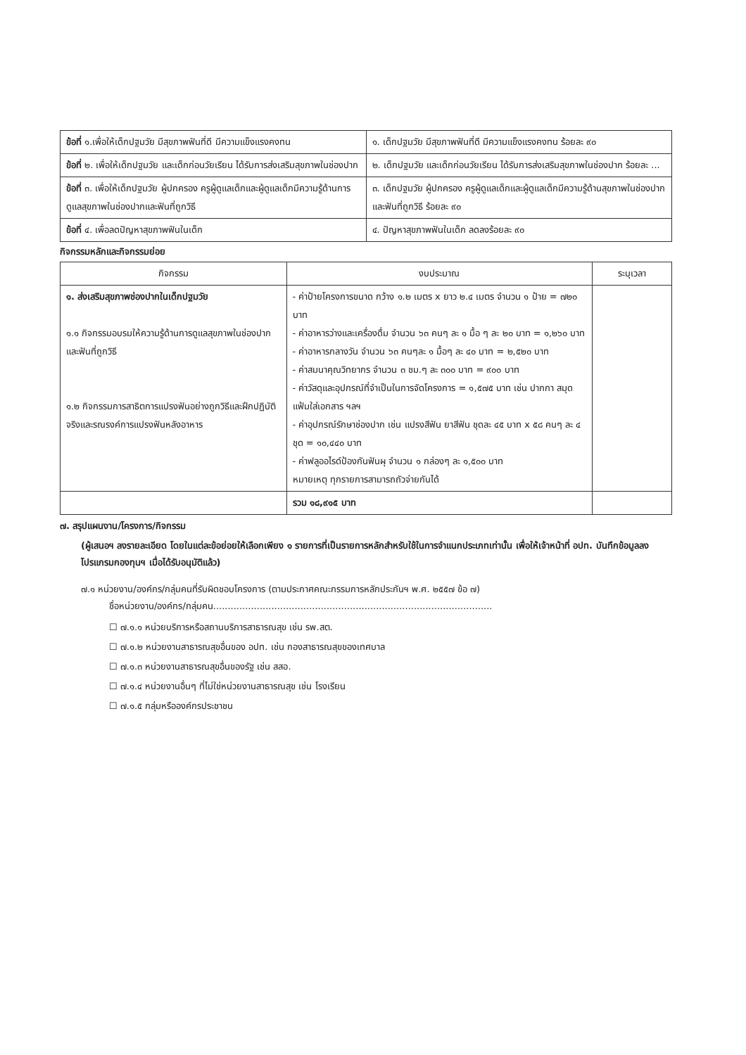| ข้อที่ ๑.เพื่อให้เด็กปฐมวัย มีสุขภาพฟันที่ดี มีความแข็งแรงคงทน | ๑. เด็กปฐมวัย มีสุขภาพฟันที่ดี มีความแข็งแรงคงทน ร้อยละ ๙๐ |
| ข้อที่ ๒. เพื่อให้เด็กปฐมวัย และเด็กก่อนวัยเรียน ได้รับการส่งเสริมสุขภาพในช่องปาก | ๒. เด็กปฐมวัย และเด็กก่อนวัยเรียน ได้รับการส่งเสริมสุขภาพในช่องปาก ร้อยละ ... |
| ข้อที่ ๓. เพื่อให้เด็กปฐมวัย ผู้ปกครอง ครูผู้ดูแลเด็กและผู้ดูแลเด็กมีความรู้ด้านการดูแลสุขภาพในช่องปากและฟันที่ถูกวิธี | ๓. เด็กปฐมวัย ผู้ปกครอง ครูผู้ดูแลเด็กและผู้ดูแลเด็กมีความรู้ด้านสุขภาพในช่องปากและฟันที่ถูกวิธี ร้อยละ ๙๐ |
| ข้อที่ ๔. เพื่อลดปัญหาสุขภาพฟันในเด็ก | ๔. ปัญหาสุขภาพฟันในเด็ก ลดลงร้อยละ ๙๐ |
กิจกรรมหลักและกิจกรรมย่อย
| กิจกรรม | งบประมาณ | ระบุเวลา |
| --- | --- | --- |
| ๑. ส่งเสริมสุขภาพช่องปากในเด็กปฐมวัย ๑.๑ กิจกรรมอบรมให้ความรู้ด้านการดูแลสุขภาพในช่องปากและฟันที่ถูกวิธี ๑.๒ กิจกรรมการสาธิตการแปรงฟันอย่างถูกวิธีและฝึกปฏิบัติจริงและรณรงค์การแปรงฟันหลังอาหาร | - ค่าป้ายโครงการขนาด กว้าง ๑.๒ เมตร x ยาว ๒.๔ เมตร จำนวน ๑ ป้าย = ๗๒๐ บาท - ค่าอาหารว่างและเครื่องดื่ม จำนวน ๖๓ คนๆ ละ ๑ มื้อ ๆ ละ ๒๐ บาท = ๑,๒๖๐ บาท - ค่าอาหารกลางวัน จำนวน ๖๓ คนๆละ ๑ มื้อๆ ละ ๔๐ บาท = ๒,๕๒๐ บาท - ค่าสมนาคุณวิทยากร จำนวน ๓ ชม.ๆ ละ ๓๐๐ บาท = ๙๐๐ บาท - ค่าวัสดุและอุปกรณ์ที่จำเป็นในการจัดโครงการ = ๑,๕๗๕ บาท เช่น ปากกา สมุด แฟ้มใส่เอกสาร ฯลฯ - ค่าอุปกรณ์รักษาช่องปาก เช่น แปรงสีฟัน ยาสีฟัน ชุดละ ๔๕ บาท x ๕๘ คนๆ ละ ๔ ชุด = ๑๐,๔๔๐ บาท - ค่าฟลูออไรด์ป้องกันฟันผุ จำนวน ๑ กล่องๆ ละ ๑,๕๐๐ บาท หมายเหตุ ทุกรายการสามารถถัวจ่ายกันได้ | |
| | รวม ๑๘,๙๑๕ บาท | |
๗. สรุปแผนงาน/โครงการ/กิจกรรม
(ผู้เสนอฯ ลงรายละเอียด โดยในแต่ละข้อย่อยให้เลือกเพียง ๑ รายการที่เป็นรายการหลักสำหรับใช้ในการจำแนกประเภทเท่านั้น เพื่อให้เจ้าหน้าที่ อปท. บันทึกข้อมูลลงโปรแกรมกองทุนฯ เมื่อได้รับอนุมัติแล้ว)
๗.๑ หน่วยงาน/องค์กร/กลุ่มคนที่รับผิดชอบโครงการ (ตามประกาศคณะกรรมการหลักประกันฯ พ.ศ. ๒๕๕๗ ข้อ ๗)
ชื่อหน่วยงาน/องค์กร/กลุ่มคน................................................................................................
☐ ๗.๑.๑ หน่วยบริการหรือสถานบริการสาธารณสุข เช่น รพ.สต.
☐ ๗.๑.๒ หน่วยงานสาธารณสุขอื่นของ อปท. เช่น กองสาธารณสุขของเทศบาล
☐ ๗.๑.๓ หน่วยงานสาธารณสุขอื่นของรัฐ เช่น สสอ.
☐ ๗.๑.๔ หน่วยงานอื่นๆ ที่ไม่ใช่หน่วยงานสาธารณสุข เช่น โรงเรียน
☐ ๗.๑.๕ กลุ่มหรือองค์กรประชาชน